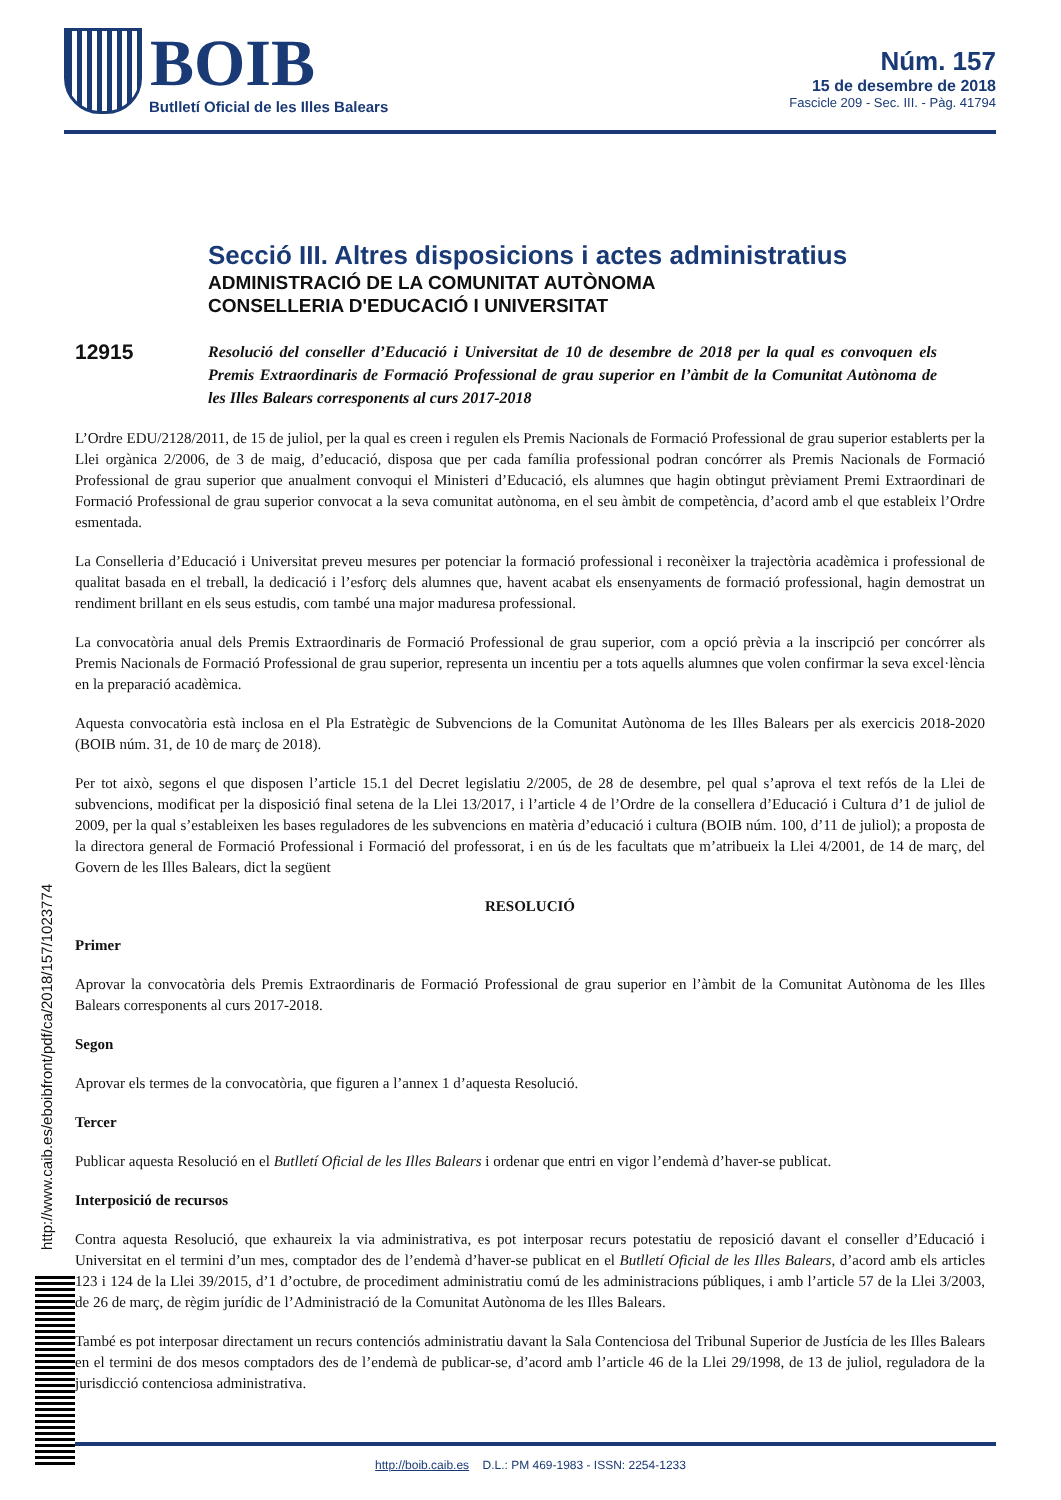BOIB
Butlletí Oficial de les Illes Balears
Núm. 157
15 de desembre de 2018
Fascicle 209 - Sec. III. - Pàg. 41794
Secció III. Altres disposicions i actes administratius
ADMINISTRACIÓ DE LA COMUNITAT AUTÒNOMA
CONSELLERIA D'EDUCACIÓ I UNIVERSITAT
12915
Resolució del conseller d’Educació i Universitat de 10 de desembre de 2018 per la qual es convoquen els Premis Extraordinaris de Formació Professional de grau superior en l’àmbit de la Comunitat Autònoma de les Illes Balears corresponents al curs 2017-2018
L’Ordre EDU/2128/2011, de 15 de juliol, per la qual es creen i regulen els Premis Nacionals de Formació Professional de grau superior establerts per la Llei orgànica 2/2006, de 3 de maig, d’educació, disposa que per cada família professional podran concórrer als Premis Nacionals de Formació Professional de grau superior que anualment convoqui el Ministeri d’Educació, els alumnes que hagin obtingut prèviament Premi Extraordinari de Formació Professional de grau superior convocat a la seva comunitat autònoma, en el seu àmbit de competència, d’acord amb el que estableix l’Ordre esmentada.
La Conselleria d’Educació i Universitat preveu mesures per potenciar la formació professional i reconèixer la trajectòria acadèmica i professional de qualitat basada en el treball, la dedicació i l’esforç dels alumnes que, havent acabat els ensenyaments de formació professional, hagin demostrat un rendiment brillant en els seus estudis, com també una major maduresa professional.
La convocatòria anual dels Premis Extraordinaris de Formació Professional de grau superior, com a opció prèvia a la inscripció per concórrer als Premis Nacionals de Formació Professional de grau superior, representa un incentiu per a tots aquells alumnes que volen confirmar la seva excel·lència en la preparació acadèmica.
Aquesta convocatòria està inclosa en el Pla Estratègic de Subvencions de la Comunitat Autònoma de les Illes Balears per als exercicis 2018-2020 (BOIB núm. 31, de 10 de març de 2018).
Per tot això, segons el que disposen l’article 15.1 del Decret legislatiu 2/2005, de 28 de desembre, pel qual s’aprova el text refós de la Llei de subvencions, modificat per la disposició final setena de la Llei 13/2017, i l’article 4 de l’Ordre de la consellera d’Educació i Cultura d’1 de juliol de 2009, per la qual s’estableixen les bases reguladores de les subvencions en matèria d’educació i cultura (BOIB núm. 100, d’11 de juliol); a proposta de la directora general de Formació Professional i Formació del professorat, i en ús de les facultats que m’atribueix la Llei 4/2001, de 14 de març, del Govern de les Illes Balears, dict la següent
RESOLUCIÓ
Primer
Aprovar la convocatòria dels Premis Extraordinaris de Formació Professional de grau superior en l’àmbit de la Comunitat Autònoma de les Illes Balears corresponents al curs 2017-2018.
Segon
Aprovar els termes de la convocatòria, que figuren a l’annex 1 d’aquesta Resolució.
Tercer
Publicar aquesta Resolució en el Butlletí Oficial de les Illes Balears i ordenar que entri en vigor l’endemà d’haver-se publicat.
Interposició de recursos
Contra aquesta Resolució, que exhaureix la via administrativa, es pot interposar recurs potestatiu de reposició davant el conseller d’Educació i Universitat en el termini d’un mes, comptador des de l’endemà d’haver-se publicat en el Butlletí Oficial de les Illes Balears, d’acord amb els articles 123 i 124 de la Llei 39/2015, d’1 d’octubre, de procediment administratiu comú de les administracions públiques, i amb l’article 57 de la Llei 3/2003, de 26 de març, de règim jurídic de l’Administració de la Comunitat Autònoma de les Illes Balears.
També es pot interposar directament un recurs contenciós administratiu davant la Sala Contenciosa del Tribunal Superior de Justícia de les Illes Balears en el termini de dos mesos comptadors des de l’endemà de publicar-se, d’acord amb l’article 46 de la Llei 29/1998, de 13 de juliol, reguladora de la jurisdicció contenciosa administrativa.
http://www.caib.es/eboibfront/pdf/ca/2018/157/1023774
http://boib.caib.es D.L.: PM 469-1983 - ISSN: 2254-1233